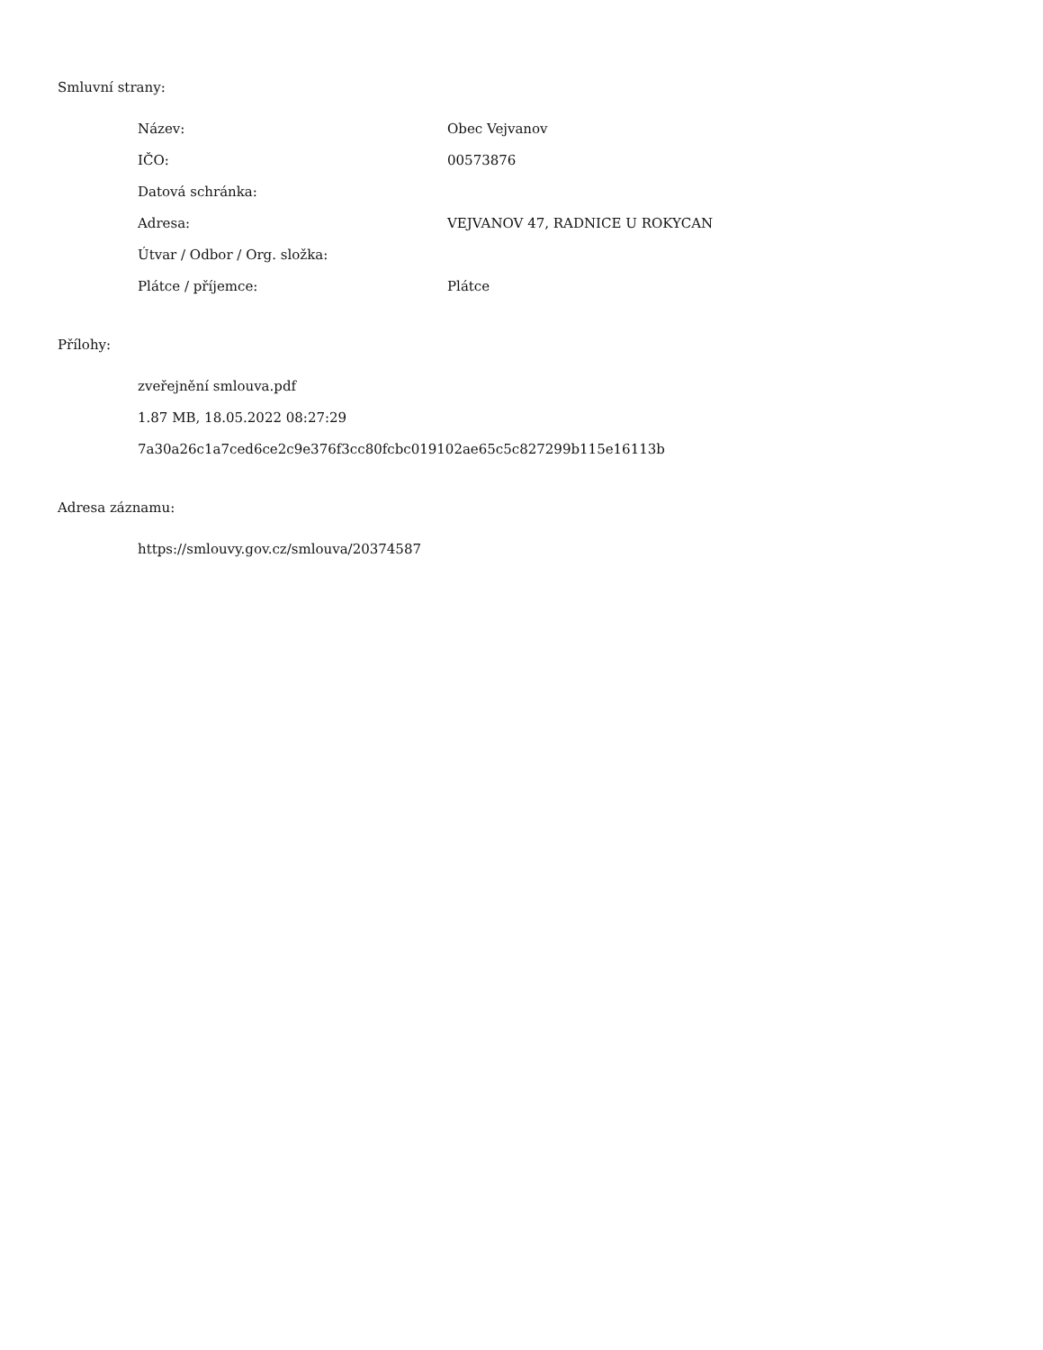Smluvní strany:
| Název: | Obec Vejvanov |
| IČO: | 00573876 |
| Datová schránka: | |
| Adresa: | VEJVANOV 47, RADNICE U ROKYCAN |
| Útvar / Odbor / Org. složka: | |
| Plátce / příjemce: | Plátce |
Přílohy:
zveřejnění smlouva.pdf
1.87 MB, 18.05.2022 08:27:29
7a30a26c1a7ced6ce2c9e376f3cc80fcbc019102ae65c5c827299b115e16113b
Adresa záznamu:
https://smlouvy.gov.cz/smlouva/20374587